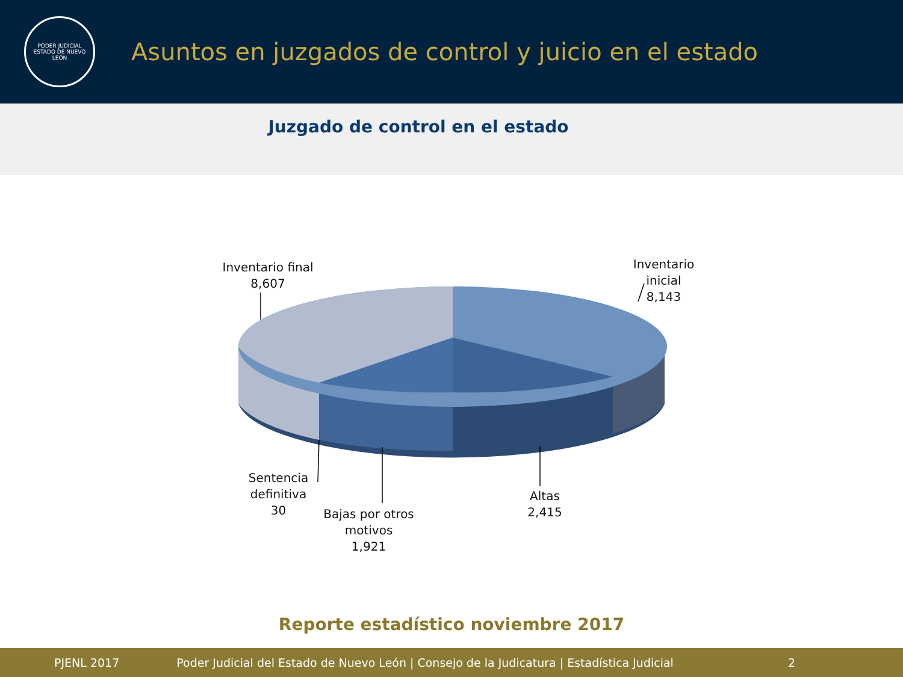PODER JUDICIAL
ESTADO DE NUEVO LEÓN
Asuntos en juzgados de control y juicio en el estado
Juzgado de control en el estado
Inventario final
8,607
Inventario inicial
8,143
Sentencia definitiva
30
Bajas por otros motivos
1,921
Altas
2,415
Reporte estadístico noviembre 2017
PJENL 2017 Poder Judicial del Estado de Nuevo León | Consejo de la Judicatura | Estadística Judicial 2